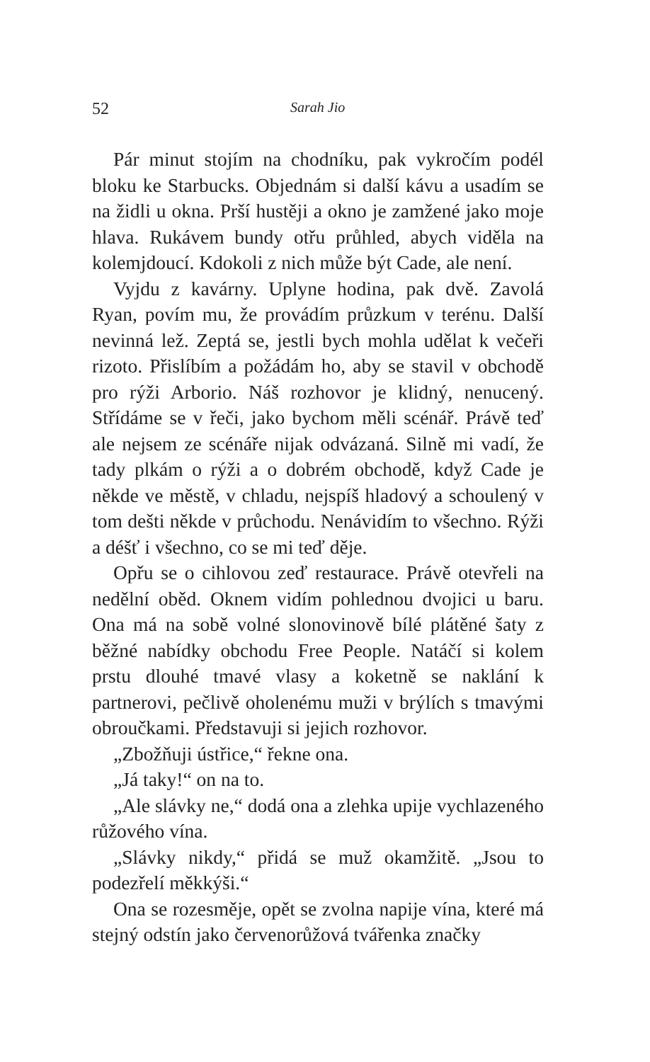52 Sarah Jio
Pár minut stojím na chodníku, pak vykročím podél bloku ke Starbucks. Objednám si další kávu a usadím se na židli u okna. Prší hustěji a okno je zamžené jako moje hlava. Rukávem bundy otřu průhled, abych viděla na kolemjdoucí. Kdokoli z nich může být Cade, ale není.
Vyjdu z kavárny. Uplyne hodina, pak dvě. Zavolá Ryan, povím mu, že provádím průzkum v terénu. Další nevinná lež. Zeptá se, jestli bych mohla udělat k večeři rizoto. Přislíbím a požádám ho, aby se stavil v obchodě pro rýži Arborio. Náš rozhovor je klidný, nenucený. Střídáme se v řeči, jako bychom měli scénář. Právě teď ale nejsem ze scénáře nijak odvázaná. Silně mi vadí, že tady plkám o rýži a o dobrém obchodě, když Cade je někde ve městě, v chladu, nejspíš hladový a schoulený v tom dešti někde v průchodu. Nenávidím to všechno. Rýži a déšť i všechno, co se mi teď děje.
Opřu se o cihlovou zeď restaurace. Právě otevřeli na nedělní oběd. Oknem vidím pohlednou dvojici u baru. Ona má na sobě volné slonovinově bílé plátěné šaty z běžné nabídky obchodu Free People. Natáčí si kolem prstu dlouhé tmavé vlasy a koketně se naklání k partnerovi, pečlivě oholenému muži v brýlích s tmavými obroučkami. Představuji si jejich rozhovor.
„Zbožňuji ústřice,“ řekne ona.
„Já taky!“ on na to.
„Ale slávky ne,“ dodá ona a zlehka upije vychlazeného růžového vína.
„Slávky nikdy,“ přidá se muž okamžitě. „Jsou to podezřelí měkkýši.“
Ona se rozesměje, opět se zvolna napije vína, které má stejný odstín jako červenorůžová tvářenka značky